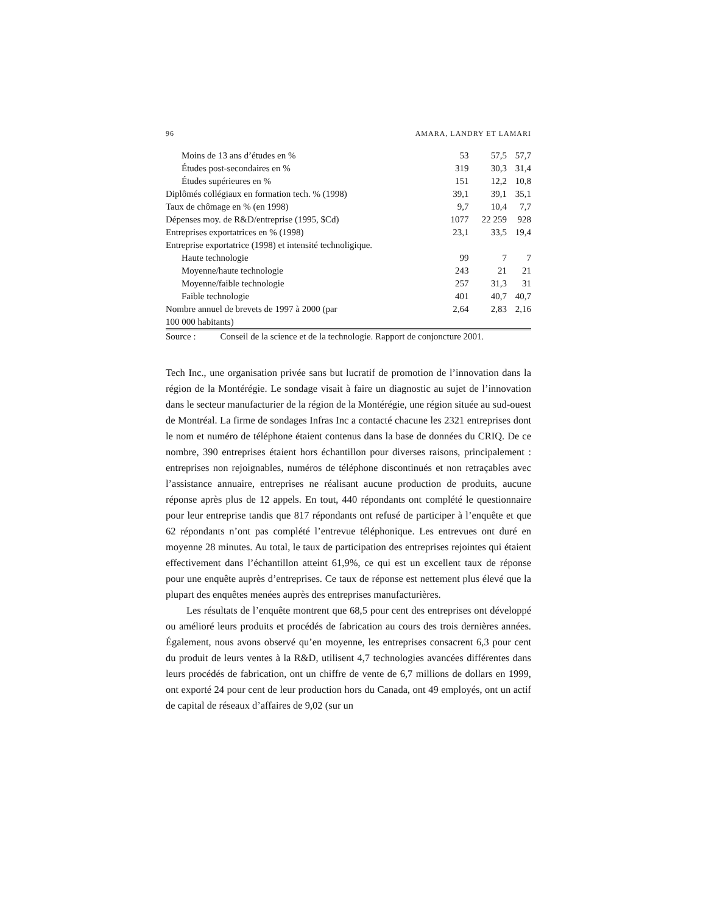96 AMARA, LANDRY ET LAMARI
| Moins de 13 ans d’études en % | 53 | 57,5 | 57,7 |
| Études post-secondaires en % | 319 | 30,3 | 31,4 |
| Études supérieures en % | 151 | 12,2 | 10,8 |
| Diplômés collégiaux en formation tech. % (1998) | 39,1 | 39,1 | 35,1 |
| Taux de chômage en % (en 1998) | 9,7 | 10,4 | 7,7 |
| Dépenses moy. de R&D/entreprise (1995, $Cd) | 1077 | 22 259 | 928 |
| Entreprises exportatrices en % (1998) | 23,1 | 33,5 | 19,4 |
| Entreprise exportatrice (1998) et intensité technoligique. | | | |
| Haute technologie | 99 | 7 | 7 |
| Moyenne/haute technologie | 243 | 21 | 21 |
| Moyenne/faible technologie | 257 | 31,3 | 31 |
| Faible technologie | 401 | 40,7 | 40,7 |
| Nombre annuel de brevets de 1997 à 2000 (par 100 000 habitants) | 2,64 | 2,83 | 2,16 |
Source : Conseil de la science et de la technologie. Rapport de conjoncture 2001.
Tech Inc., une organisation privée sans but lucratif de promotion de l’innovation dans la région de la Montérégie. Le sondage visait à faire un diagnostic au sujet de l’innovation dans le secteur manufacturier de la région de la Montérégie, une région située au sud-ouest de Montréal. La firme de sondages Infras Inc a contacté chacune les 2321 entreprises dont le nom et numéro de téléphone étaient contenus dans la base de données du CRIQ. De ce nombre, 390 entreprises étaient hors échantillon pour diverses raisons, principalement : entreprises non rejoignables, numéros de téléphone discontinués et non retraçables avec l’assistance annuaire, entreprises ne réalisant aucune production de produits, aucune réponse après plus de 12 appels. En tout, 440 répondants ont complété le questionnaire pour leur entreprise tandis que 817 répondants ont refusé de participer à l’enquête et que 62 répondants n’ont pas complété l’entrevue téléphonique. Les entrevues ont duré en moyenne 28 minutes. Au total, le taux de participation des entreprises rejointes qui étaient effectivement dans l’échantillon atteint 61,9%, ce qui est un excellent taux de réponse pour une enquête auprès d’entreprises. Ce taux de réponse est nettement plus élevé que la plupart des enquêtes menées auprès des entreprises manufacturières.
Les résultats de l’enquête montrent que 68,5 pour cent des entreprises ont développé ou amélioré leurs produits et procédés de fabrication au cours des trois dernières années. Également, nous avons observé qu’en moyenne, les entreprises consacrent 6,3 pour cent du produit de leurs ventes à la R&D, utilisent 4,7 technologies avancées différentes dans leurs procédés de fabrication, ont un chiffre de vente de 6,7 millions de dollars en 1999, ont exporté 24 pour cent de leur production hors du Canada, ont 49 employés, ont un actif de capital de réseaux d’affaires de 9,02 (sur un